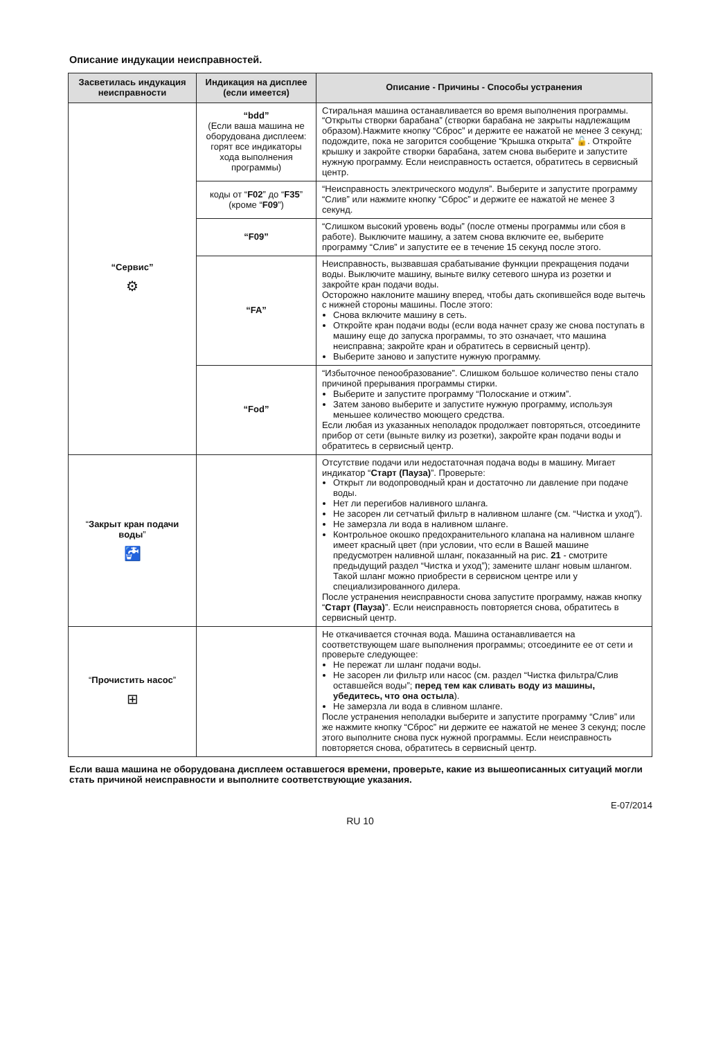Описание индукации неисправностей.
| Засветилась индукация неисправности | Индикация на дисплее (если имеется) | Описание - Причины - Способы устранения |
| --- | --- | --- |
| “Сервис” ⚙ | “bdd” (Если ваша машина не оборудована дисплеем: горят все индикаторы хода выполнения программы) | Стиральная машина останавливается во время выполнения программы. “Открыты створки барабана” (створки барабана не закрыты надлежащим образом).Нажмите кнопку “Сброс” и держите ее нажатой не менее 3 секунд; подождите, пока не загорится сообщение “Крышка открыта” 🔓. Откройте крышку и закройте створки барабана, затем снова выберите и запустите нужную программу. Если неисправность остается, обратитесь в сервисный центр. |
| | коды от “ F02 ” до “ F35 ” (кроме “ F09 ”) | “Неисправность электрического модуля”. Выберите и запустите программу “Слив” или нажмите кнопку “Сброс” и держите ее нажатой не менее 3 секунд. |
| | “F09” | “Слишком высокий уровень воды” (после отмены программы или сбоя в работе). Выключите машину, а затем снова включите ее, выберите программу “Слив” и запустите ее в течение 15 секунд после этого. |
| | “FA” | Неисправность, вызвавшая срабатывание функции прекращения подачи воды. Выключите машину, выньте вилку сетевого шнура из розетки и закройте кран подачи воды. Осторожно наклоните машину вперед, чтобы дать скопившейся воде вытечь с нижней стороны машины. После этого: Снова включите машину в сеть. Откройте кран подачи воды (если вода начнет сразу же снова поступать в машину еще до запуска программы, то это означает, что машина неисправна; закройте кран и обратитесь в сервисный центр). Выберите заново и запустите нужную программу. |
| | “Fod” | “Избыточное пенообразование”. Слишком большое количество пены стало причиной прерывания программы стирки. Выберите и запустите программу “Полоскание и отжим”. Затем заново выберите и запустите нужную программу, используя меньшее количество моющего средства. Если любая из указанных неполадок продолжает повторяться, отсоедините прибор от сети (выньте вилку из розетки), закройте кран подачи воды и обратитесь в сервисный центр. |
| “ Закрыт кран подачи воды ” 🚰 | | Отсутствие подачи или недостаточная подача воды в машину. Мигает индикатор “ Старт (Пауза) ”. Проверьте: Открыт ли водопроводный кран и достаточно ли давление при подаче воды. Нет ли перегибов наливного шланга. Не засорен ли сетчатый фильтр в наливном шланге (см. “Чистка и уход”). Не замерзла ли вода в наливном шланге. Контрольное окошко предохранительного клапана на наливном шланге имеет красный цвет (при условии, что если в Вашей машине предусмотрен наливной шланг, показанный на рис. 21 - смотрите предыдущий раздел “Чистка и уход”); замените шланг новым шлангом. Такой шланг можно приобрести в сервисном центре или у специализированного дилера. После устранения неисправности снова запустите программу, нажав кнопку “ Старт (Пауза) ”. Если неисправность повторяется снова, обратитесь в сервисный центр. |
| “ Прочистить насос ” ⊞ | | Не откачивается сточная вода. Машина останавливается на соответствующем шаге выполнения программы; отсоедините ее от сети и проверьте следующее: Не пережат ли шланг подачи воды. Не засорен ли фильтр или насос (см. раздел “Чистка фильтра/Слив оставшейся воды”; перед тем как сливать воду из машины, убедитесь, что она остыла ). Не замерзла ли вода в сливном шланге. После устранения неполадки выберите и запустите программу “Слив” или же нажмите кнопку “Сброс” ни держите ее нажатой не менее 3 секунд; после этого выполните снова пуск нужной программы. Если неисправность повторяется снова, обратитесь в сервисный центр. |
Если ваша машина не оборудована дисплеем оставшегося времени, проверьте, какие из вышеописанных ситуаций могли стать причиной неисправности и выполните соответствующие указания.
E-07/2014
RU 10